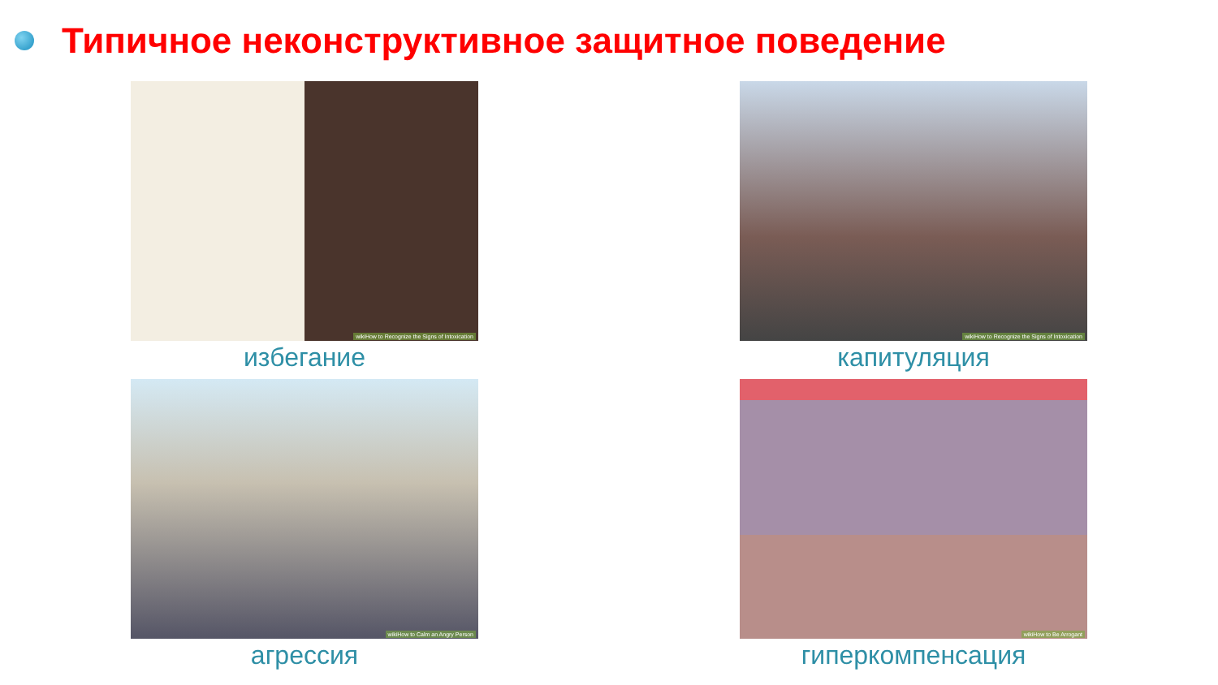Типичное неконструктивное защитное поведение
wikiHow to Recognize the Signs of Intoxication
избегание
wikiHow to Recognize the Signs of Intoxication
капитуляция
wikiHow to Calm an Angry Person
агрессия
wikiHow to Be Arrogant
гиперкомпенсация